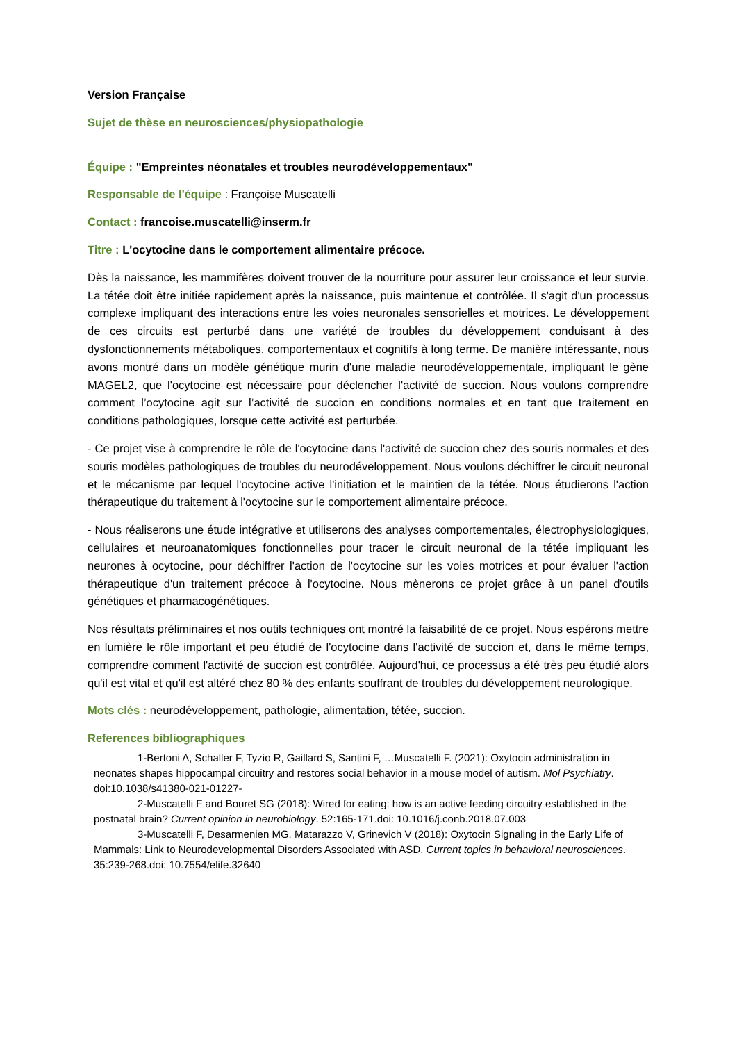Version Française
Sujet de thèse en neurosciences/physiopathologie
Équipe : "Empreintes néonatales et troubles neurodéveloppementaux"
Responsable de l'équipe : Françoise Muscatelli
Contact : francoise.muscatelli@inserm.fr
Titre : L'ocytocine dans le comportement alimentaire précoce.
Dès la naissance, les mammifères doivent trouver de la nourriture pour assurer leur croissance et leur survie. La tétée doit être initiée rapidement après la naissance, puis maintenue et contrôlée. Il s'agit d'un processus complexe impliquant des interactions entre les voies neuronales sensorielles et motrices. Le développement de ces circuits est perturbé dans une variété de troubles du développement conduisant à des dysfonctionnements métaboliques, comportementaux et cognitifs à long terme. De manière intéressante, nous avons montré dans un modèle génétique murin d'une maladie neurodéveloppementale, impliquant le gène MAGEL2, que l'ocytocine est nécessaire pour déclencher l'activité de succion. Nous voulons comprendre comment l’ocytocine agit sur l’activité de succion en conditions normales et en tant que traitement en conditions pathologiques, lorsque cette activité est perturbée.
- Ce projet vise à comprendre le rôle de l'ocytocine dans l'activité de succion chez des souris normales et des souris modèles pathologiques de troubles du neurodéveloppement. Nous voulons déchiffrer le circuit neuronal et le mécanisme par lequel l'ocytocine active l'initiation et le maintien de la tétée. Nous étudierons l'action thérapeutique du traitement à l'ocytocine sur le comportement alimentaire précoce.
- Nous réaliserons une étude intégrative et utiliserons des analyses comportementales, électrophysiologiques, cellulaires et neuroanatomiques fonctionnelles pour tracer le circuit neuronal de la tétée impliquant les neurones à ocytocine, pour déchiffrer l'action de l'ocytocine sur les voies motrices et pour évaluer l'action thérapeutique d'un traitement précoce à l'ocytocine. Nous mènerons ce projet grâce à un panel d'outils génétiques et pharmacogénétiques.
Nos résultats préliminaires et nos outils techniques ont montré la faisabilité de ce projet. Nous espérons mettre en lumière le rôle important et peu étudié de l'ocytocine dans l'activité de succion et, dans le même temps, comprendre comment l'activité de succion est contrôlée. Aujourd'hui, ce processus a été très peu étudié alors qu'il est vital et qu'il est altéré chez 80 % des enfants souffrant de troubles du développement neurologique.
Mots clés : neurodéveloppement, pathologie, alimentation, tétée, succion.
References bibliographiques
1-Bertoni A, Schaller F, Tyzio R, Gaillard S, Santini F, …Muscatelli F. (2021): Oxytocin administration in neonates shapes hippocampal circuitry and restores social behavior in a mouse model of autism. Mol Psychiatry. doi:10.1038/s41380-021-01227-
2-Muscatelli F and Bouret SG (2018): Wired for eating: how is an active feeding circuitry established in the postnatal brain? Current opinion in neurobiology. 52:165-171.doi: 10.1016/j.conb.2018.07.003
3-Muscatelli F, Desarmenien MG, Matarazzo V, Grinevich V (2018): Oxytocin Signaling in the Early Life of Mammals: Link to Neurodevelopmental Disorders Associated with ASD. Current topics in behavioral neurosciences. 35:239-268.doi: 10.7554/elife.32640